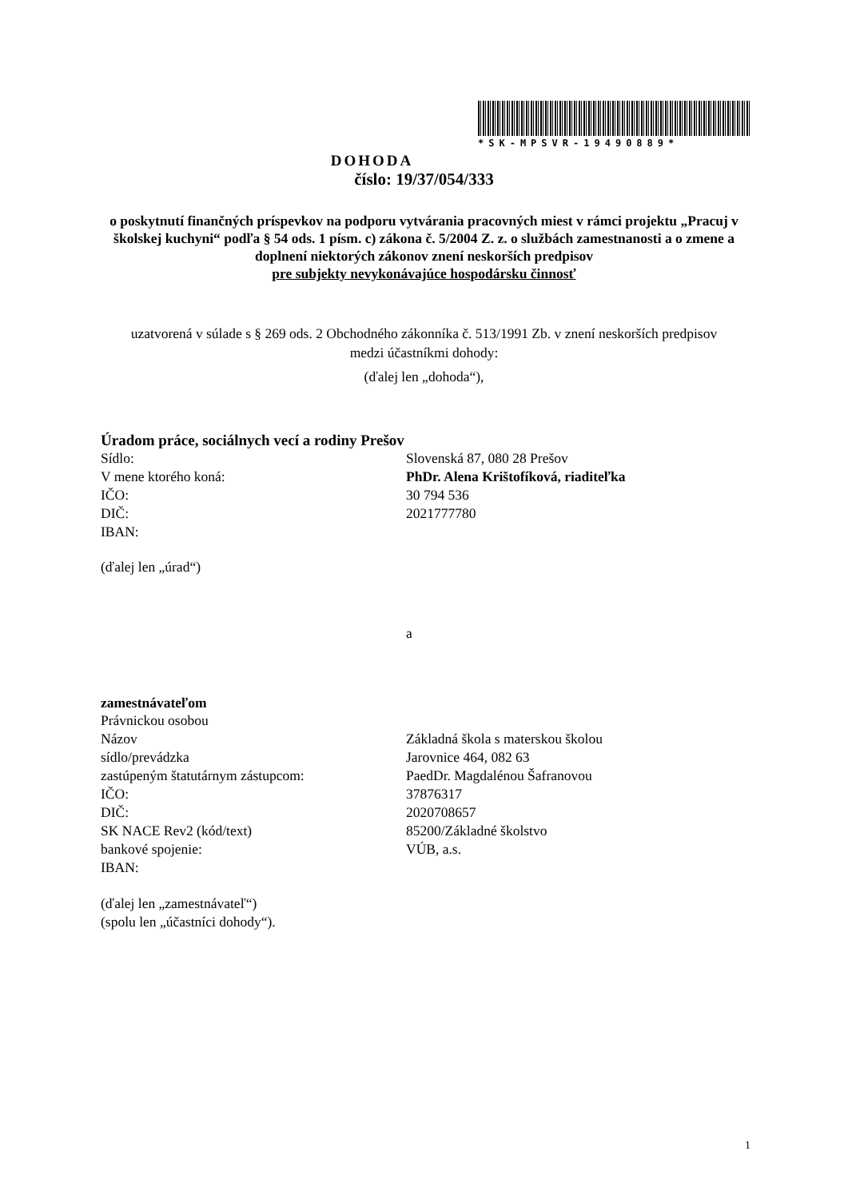*SK-MPSVR-19490889*
DOHODA
číslo: 19/37/054/333
o poskytnutí finančných príspevkov na podporu vytvárania pracovných miest v rámci projektu „Pracuj v školskej kuchyni“ podľa § 54 ods. 1 písm. c) zákona č. 5/2004 Z. z. o službách zamestnanosti a o zmene a doplnení niektorých zákonov znení neskorších predpisov
pre subjekty nevykonávajúce hospodársku činnosť
uzatvorená v súlade s § 269 ods. 2 Obchodného zákonníka č. 513/1991 Zb. v znení neskorších predpisov
medzi účastníkmi dohody:
(ďalej len „dohoda“),
Úradom práce, sociálnych vecí a rodiny Prešov
Sídlo: Slovenská 87, 080 28 Prešov
V mene ktorého koná: PhDr. Alena Krištofíková, riaditeľka
IČO: 30 794 536
DIČ: 2021777780
IBAN:
(ďalej len „úrad“)
a
zamestnávateľom
Právnickou osobou
Názov Základná škola s materskou školou
sídlo/prevádzka Jarovnice 464, 082 63
zastúpeným štatutárnym zástupcom: PaedDr. Magdalénou Šafranovou
IČO: 37876317
DIČ: 2020708657
SK NACE Rev2 (kód/text) 85200/Základné školstvo
bankové spojenie: VÚB, a.s.
IBAN:
(ďalej len „zamestnávateľ“)
(spolu len „účastníci dohody“).
1